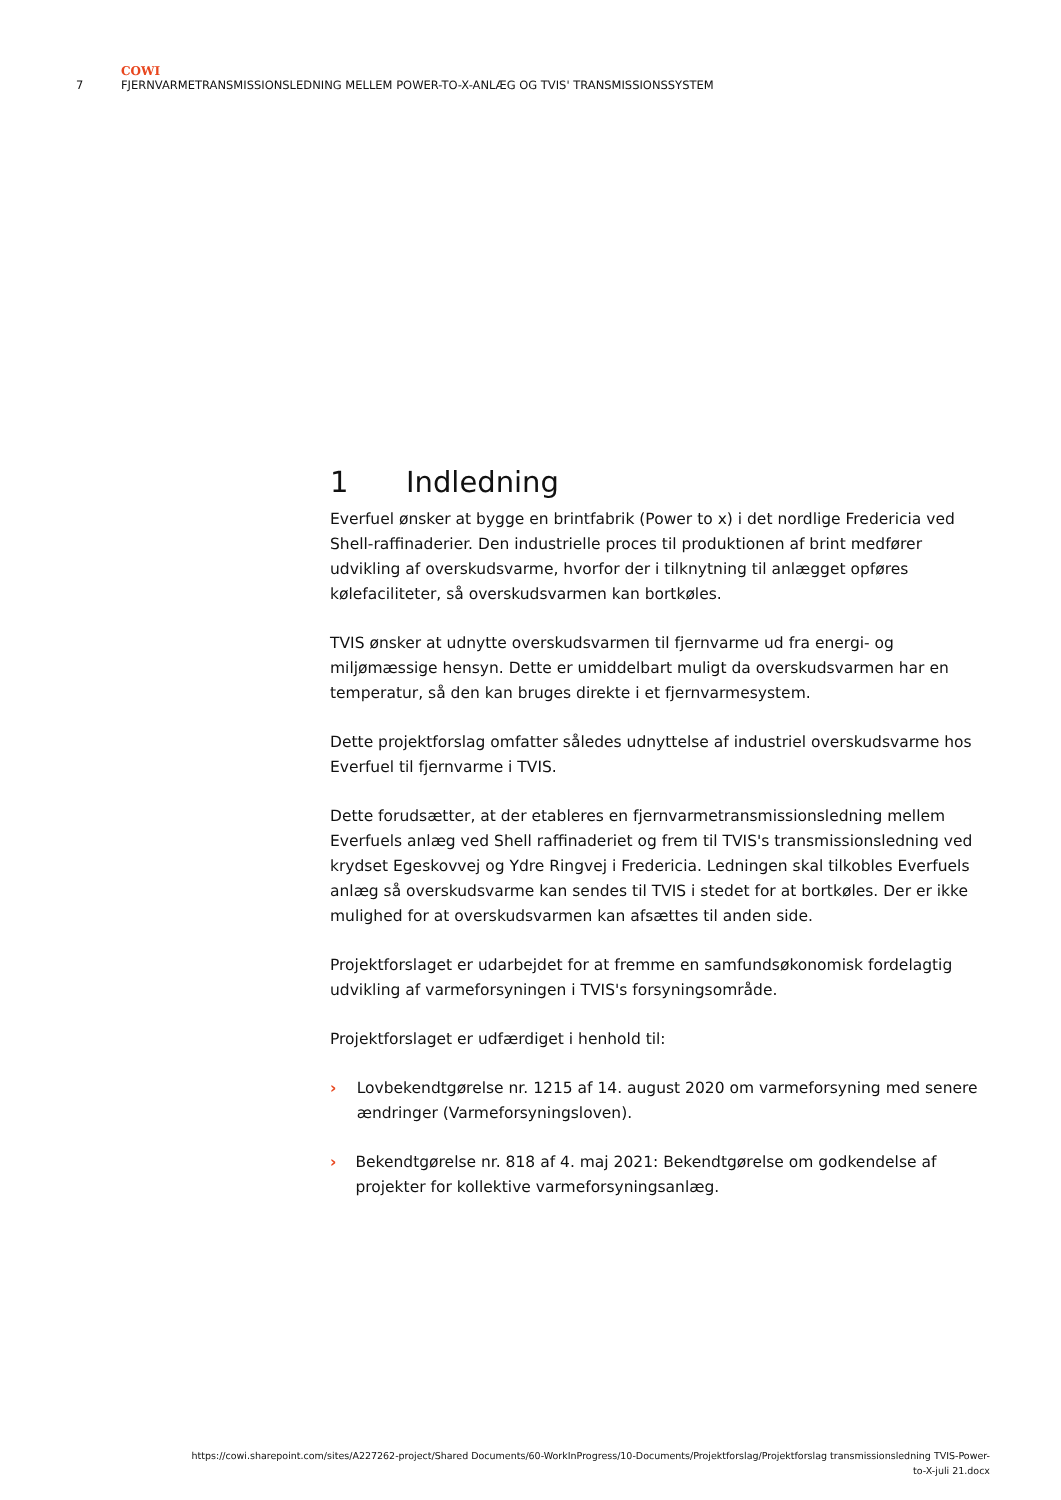COWI
7 FJERNVARMETRANSMISSIONSLEDNING MELLEM POWER-TO-X-ANLÆG OG TVIS' TRANSMISSIONSSYSTEM
1 Indledning
Everfuel ønsker at bygge en brintfabrik (Power to x) i det nordlige Fredericia ved Shell-raffinaderier. Den industrielle proces til produktionen af brint medfører udvikling af overskudsvarme, hvorfor der i tilknytning til anlægget opføres kølefaciliteter, så overskudsvarmen kan bortkøles.
TVIS ønsker at udnytte overskudsvarmen til fjernvarme ud fra energi- og miljømæssige hensyn. Dette er umiddelbart muligt da overskudsvarmen har en temperatur, så den kan bruges direkte i et fjernvarmesystem.
Dette projektforslag omfatter således udnyttelse af industriel overskudsvarme hos Everfuel til fjernvarme i TVIS.
Dette forudsætter, at der etableres en fjernvarmetransmissionsledning mellem Everfuels anlæg ved Shell raffinaderiet og frem til TVIS's transmissionsledning ved krydset Egeskovvej og Ydre Ringvej i Fredericia. Ledningen skal tilkobles Everfuels anlæg så overskudsvarme kan sendes til TVIS i stedet for at bortkøles. Der er ikke mulighed for at overskudsvarmen kan afsættes til anden side.
Projektforslaget er udarbejdet for at fremme en samfundsøkonomisk fordelagtig udvikling af varmeforsyningen i TVIS's forsyningsområde.
Projektforslaget er udfærdiget i henhold til:
› Lovbekendtgørelse nr. 1215 af 14. august 2020 om varmeforsyning med senere ændringer (Varmeforsyningsloven).
› Bekendtgørelse nr. 818 af 4. maj 2021: Bekendtgørelse om godkendelse af projekter for kollektive varmeforsyningsanlæg.
https://cowi.sharepoint.com/sites/A227262-project/Shared Documents/60-WorkInProgress/10-Documents/Projektforslag/Projektforslag transmissionsledning TVIS-Power-
to-X-juli 21.docx